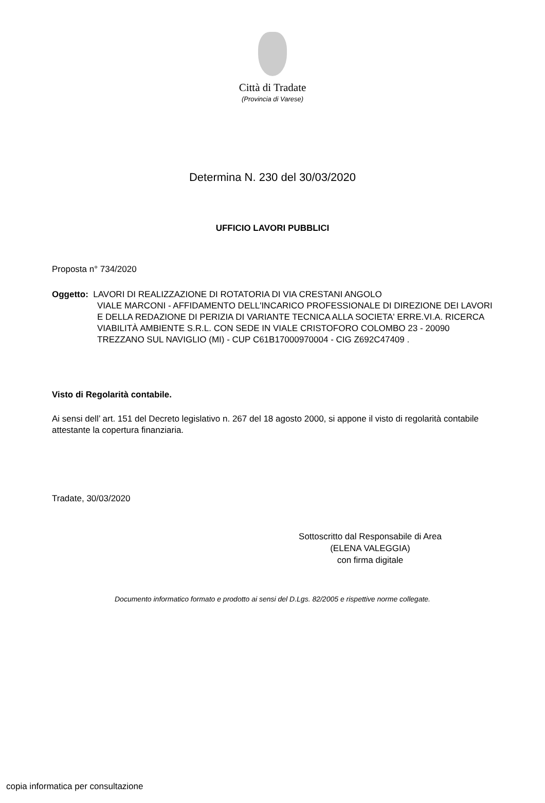Città di Tradate
(Provincia di Varese)
Determina N. 230 del 30/03/2020
UFFICIO LAVORI PUBBLICI
Proposta n° 734/2020
Oggetto: LAVORI DI REALIZZAZIONE DI ROTATORIA DI VIA CRESTANI ANGOLO
VIALE MARCONI - AFFIDAMENTO DELL'INCARICO PROFESSIONALE DI DIREZIONE DEI LAVORI E DELLA REDAZIONE DI PERIZIA DI VARIANTE TECNICA ALLA SOCIETA' ERRE.VI.A. RICERCA VIABILITÀ AMBIENTE S.R.L. CON SEDE IN VIALE CRISTOFORO COLOMBO 23 - 20090 TREZZANO SUL NAVIGLIO (MI) - CUP C61B17000970004 - CIG Z692C47409 .
Visto di Regolarità contabile.
Ai sensi dell’ art. 151 del Decreto legislativo n. 267 del 18 agosto 2000, si appone il visto di regolarità contabile attestante la copertura finanziaria.
Tradate, 30/03/2020
Sottoscritto dal Responsabile di Area
(ELENA VALEGGIA)
con firma digitale
Documento informatico formato e prodotto ai sensi del D.Lgs. 82/2005 e rispettive norme collegate.
copia informatica per consultazione